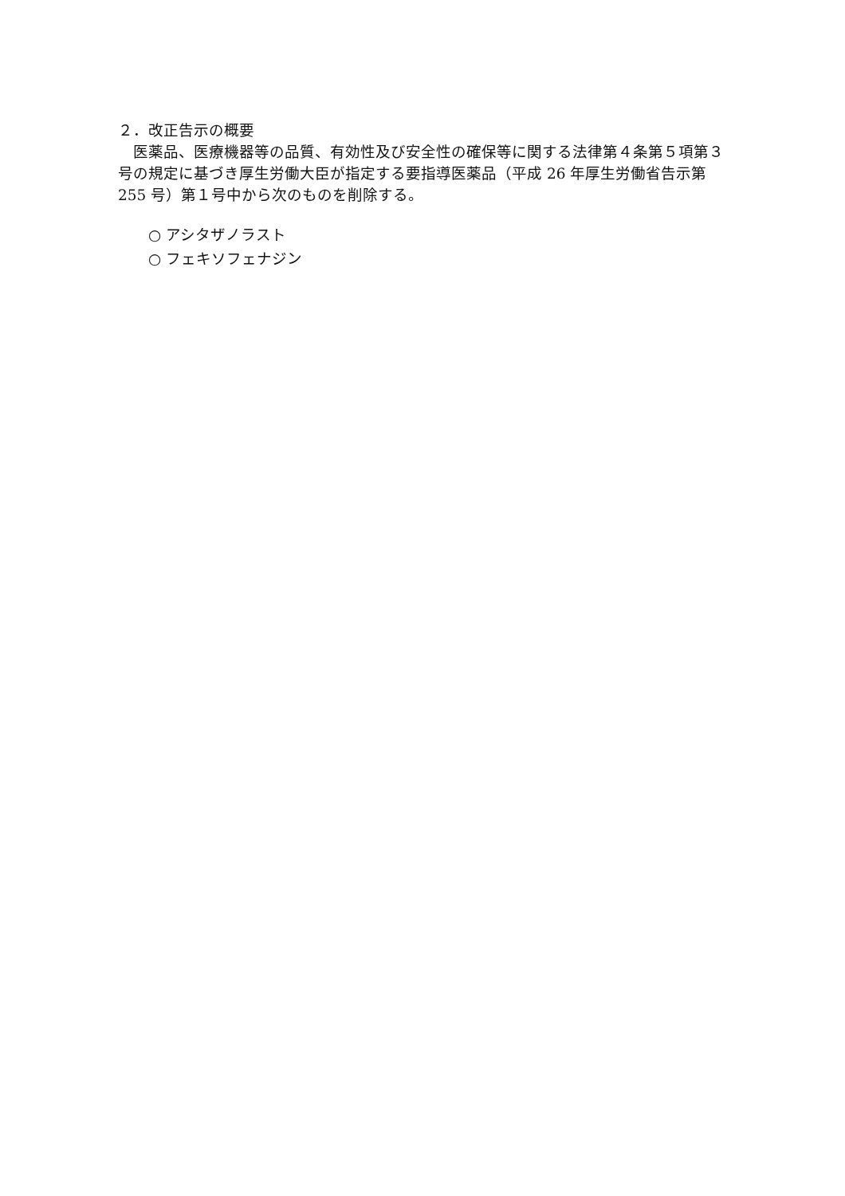２．改正告示の概要
　医薬品、医療機器等の品質、有効性及び安全性の確保等に関する法律第４条第５項第３号の規定に基づき厚生労働大臣が指定する要指導医薬品（平成 26 年厚生労働省告示第 255 号）第１号中から次のものを削除する。
○ アシタザノラスト
○ フェキソフェナジン